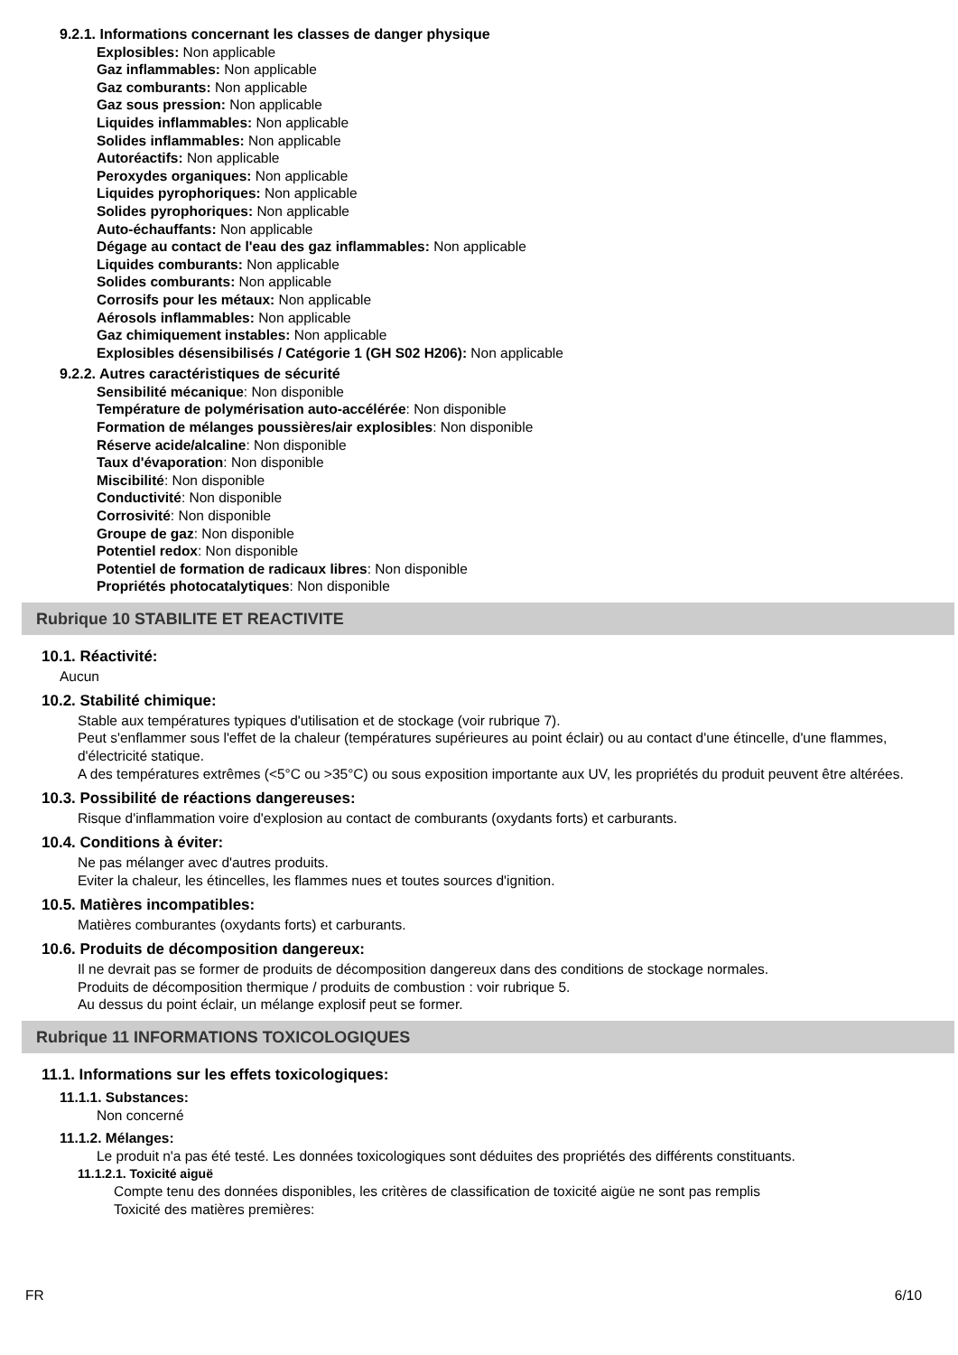9.2.1. Informations concernant les classes de danger physique
Explosibles: Non applicable
Gaz inflammables: Non applicable
Gaz comburants: Non applicable
Gaz sous pression: Non applicable
Liquides inflammables: Non applicable
Solides inflammables: Non applicable
Autoréactifs: Non applicable
Peroxydes organiques: Non applicable
Liquides pyrophoriques: Non applicable
Solides pyrophoriques: Non applicable
Auto-échauffants: Non applicable
Dégage au contact de l'eau des gaz inflammables: Non applicable
Liquides comburants: Non applicable
Solides comburants: Non applicable
Corrosifs pour les métaux: Non applicable
Aérosols inflammables: Non applicable
Gaz chimiquement instables: Non applicable
Explosibles désensibilisés / Catégorie 1 (GH S02 H206): Non applicable
9.2.2. Autres caractéristiques de sécurité
Sensibilité mécanique: Non disponible
Température de polymérisation auto-accélérée: Non disponible
Formation de mélanges poussières/air explosibles: Non disponible
Réserve acide/alcaline: Non disponible
Taux d'évaporation: Non disponible
Miscibilité: Non disponible
Conductivité: Non disponible
Corrosivité: Non disponible
Groupe de gaz: Non disponible
Potentiel redox: Non disponible
Potentiel de formation de radicaux libres: Non disponible
Propriétés photocatalytiques: Non disponible
Rubrique 10 STABILITE ET REACTIVITE
10.1. Réactivité:
Aucun
10.2. Stabilité chimique:
Stable aux températures typiques d'utilisation et de stockage (voir rubrique 7).
Peut s'enflammer sous l'effet de la chaleur (températures supérieures au point éclair) ou au contact d'une étincelle, d'une flammes, d'électricité statique.
A des températures extrêmes (<5°C ou >35°C) ou sous exposition importante aux UV, les propriétés du produit peuvent être altérées.
10.3. Possibilité de réactions dangereuses:
Risque d'inflammation voire d'explosion au contact de comburants (oxydants forts) et carburants.
10.4. Conditions à éviter:
Ne pas mélanger avec d'autres produits.
Eviter la chaleur, les étincelles, les flammes nues et toutes sources d'ignition.
10.5. Matières incompatibles:
Matières comburantes (oxydants forts) et carburants.
10.6. Produits de décomposition dangereux:
Il ne devrait pas se former de produits de décomposition dangereux dans des conditions de stockage normales.
Produits de décomposition thermique / produits de combustion : voir rubrique 5.
Au dessus du point éclair, un mélange explosif peut se former.
Rubrique 11 INFORMATIONS TOXICOLOGIQUES
11.1. Informations sur les effets toxicologiques:
11.1.1. Substances:
Non concerné
11.1.2. Mélanges:
Le produit n'a pas été testé. Les données toxicologiques sont déduites des propriétés des différents constituants.
11.1.2.1. Toxicité aiguë
Compte tenu des données disponibles, les critères de classification de toxicité aigüe ne sont pas remplis
Toxicité des matières premières:
FR 6/10